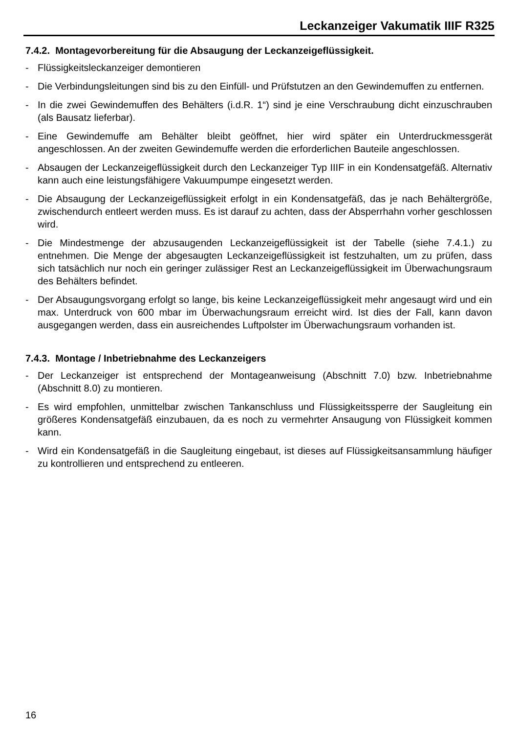Leckanzeiger Vakumatik IIIF R325
7.4.2. Montagevorbereitung für die Absaugung der Leckanzeigeflüssigkeit.
- Flüssigkeitsleckanzeiger demontieren
- Die Verbindungsleitungen sind bis zu den Einfüll- und Prüfstutzen an den Gewindemuffen zu entfernen.
- In die zwei Gewindemuffen des Behälters (i.d.R. 1“) sind je eine Verschraubung dicht einzuschrauben (als Bausatz lieferbar).
- Eine Gewindemuffe am Behälter bleibt geöffnet, hier wird später ein Unterdruckmessgerät angeschlossen. An der zweiten Gewindemuffe werden die erforderlichen Bauteile angeschlossen.
- Absaugen der Leckanzeigeflüssigkeit durch den Leckanzeiger Typ IIIF in ein Kondensatgefäß. Alternativ kann auch eine leistungsfähigere Vakuumpumpe eingesetzt werden.
- Die Absaugung der Leckanzeigeflüssigkeit erfolgt in ein Kondensatgefäß, das je nach Behältergröße, zwischendurch entleert werden muss. Es ist darauf zu achten, dass der Absperrhahn vorher geschlossen wird.
- Die Mindestmenge der abzusaugenden Leckanzeigeflüssigkeit ist der Tabelle (siehe 7.4.1.) zu entnehmen. Die Menge der abgesaugten Leckanzeigeflüssigkeit ist festzuhalten, um zu prüfen, dass sich tatsächlich nur noch ein geringer zulässiger Rest an Leckanzeigeflüssigkeit im Überwachungsraum des Behälters befindet.
- Der Absaugungsvorgang erfolgt so lange, bis keine Leckanzeigeflüssigkeit mehr angesaugt wird und ein max. Unterdruck von 600 mbar im Überwachungsraum erreicht wird. Ist dies der Fall, kann davon ausgegangen werden, dass ein ausreichendes Luftpolster im Überwachungsraum vorhanden ist.
7.4.3. Montage / Inbetriebnahme des Leckanzeigers
- Der Leckanzeiger ist entsprechend der Montageanweisung (Abschnitt 7.0) bzw. Inbetriebnahme (Abschnitt 8.0) zu montieren.
- Es wird empfohlen, unmittelbar zwischen Tankanschluss und Flüssigkeitssperre der Saugleitung ein größeres Kondensatgefäß einzubauen, da es noch zu vermehrter Ansaugung von Flüssigkeit kommen kann.
- Wird ein Kondensatgefäß in die Saugleitung eingebaut, ist dieses auf Flüssigkeitsansammlung häufiger zu kontrollieren und entsprechend zu entleeren.
16